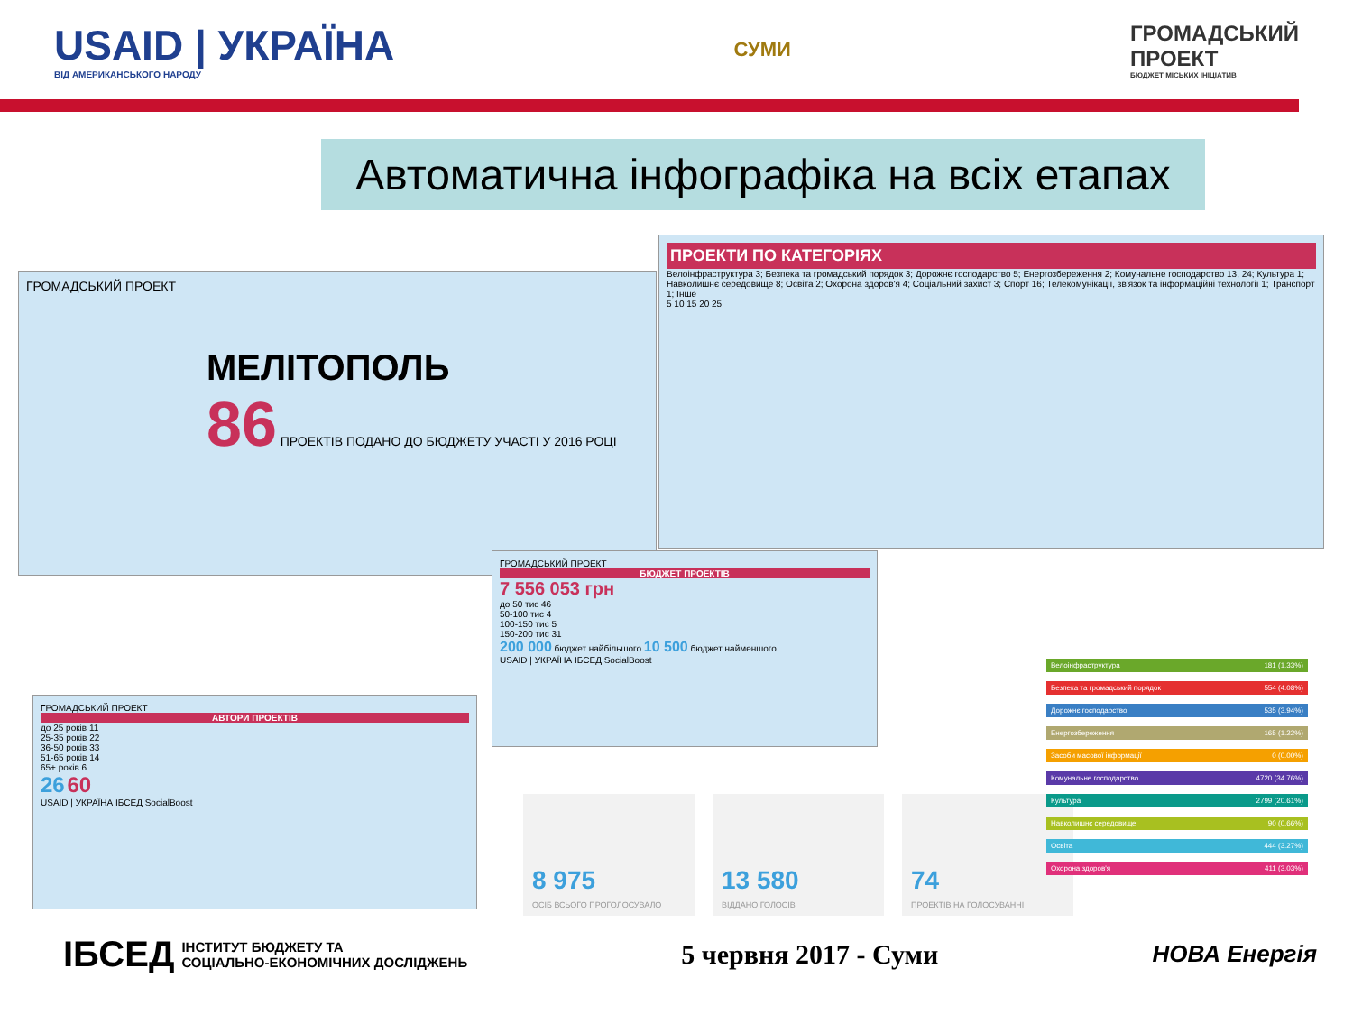USAID | УКРАЇНА
ВІД АМЕРИКАНСЬКОГО НАРОДУ
СУМИ
ГРОМАДСЬКИЙ
ПРОЕКТ
БЮДЖЕТ МІСЬКИХ ІНІЦІАТИВ
Автоматична інфографіка на всіх етапах
ГРОМАДСЬКИЙ ПРОЕКТ
МЕЛІТОПОЛЬ
86 ПРОЕКТІВ ПОДАНО ДО БЮДЖЕТУ УЧАСТІ У 2016 РОЦІ
ПРОЕКТИ ПО КАТЕГОРІЯХ
Велоінфраструктура 3; Безпека та громадський порядок 3; Дорожнє господарство 5; Енергозбереження 2; Комунальне господарство 13, 24; Культура 1; Навколишнє середовище 8; Освіта 2; Охорона здоров'я 4; Соціальний захист 3; Спорт 16; Телекомунікації, зв'язок та інформаційні технології 1; Транспорт 1; Інше
5 10 15 20 25
ГРОМАДСЬКИЙ ПРОЕКТ
БЮДЖЕТ ПРОЕКТІВ
7 556 053 грн
до 50 тис 46
50-100 тис 4
100-150 тис 5
150-200 тис 31
200 000 бюджет найбільшого 10 500 бюджет найменшого
USAID | УКРАЇНА ІБСЕД SocialBoost
ГРОМАДСЬКИЙ ПРОЕКТ
АВТОРИ ПРОЕКТІВ
до 25 років 11
25-35 років 22
36-50 років 33
51-65 років 14
65+ років 6
26 60
USAID | УКРАЇНА ІБСЕД SocialBoost
8 975
ОСІБ ВСЬОГО ПРОГОЛОСУВАЛО
13 580
ВІДДАНО ГОЛОСІВ
74
ПРОЕКТІВ НА ГОЛОСУВАННІ
Велоінфраструктура 181 (1.33%)
Безпека та громадський порядок 554 (4.08%)
Дорожнє господарство 535 (3.94%)
Енергозбереження 165 (1.22%)
Засоби масової інформації 0 (0.00%)
Комунальне господарство 4720 (34.76%)
Культура 2799 (20.61%)
Навколишнє середовище 90 (0.66%)
Освіта 444 (3.27%)
Охорона здоров'я 411 (3.03%)
ІБСЕД ІНСТИТУТ БЮДЖЕТУ ТА
СОЦІАЛЬНО-ЕКОНОМІЧНИХ ДОСЛІДЖЕНЬ
5 червня 2017 - Суми
НОВА Енергія